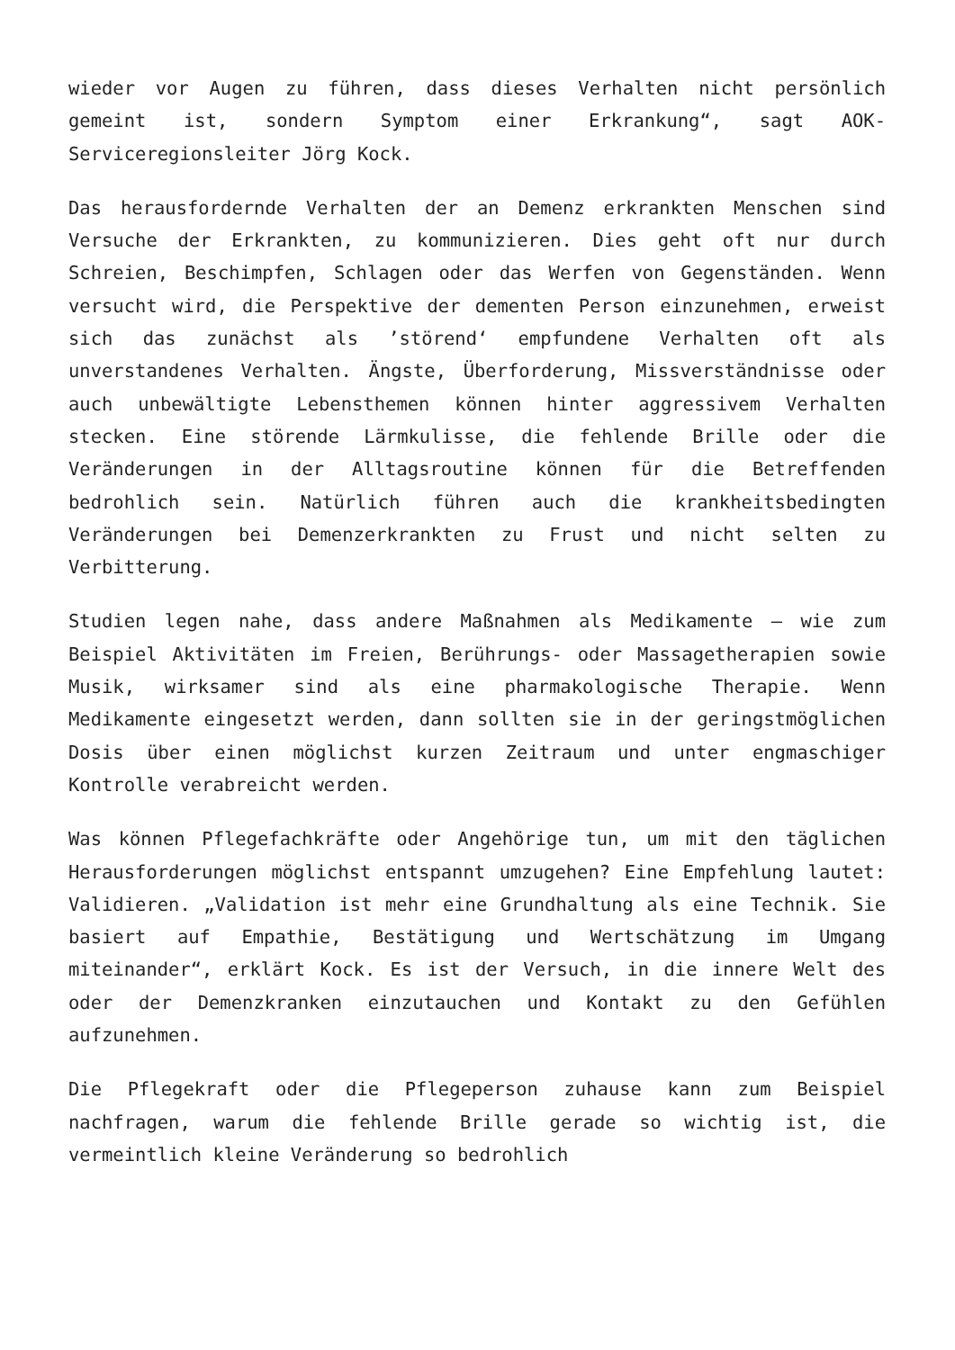wieder vor Augen zu führen, dass dieses Verhalten nicht persönlich gemeint ist, sondern Symptom einer Erkrankung“, sagt AOK-Serviceregionsleiter Jörg Kock.
Das herausfordernde Verhalten der an Demenz erkrankten Menschen sind Versuche der Erkrankten, zu kommunizieren. Dies geht oft nur durch Schreien, Beschimpfen, Schlagen oder das Werfen von Gegenständen. Wenn versucht wird, die Perspektive der dementen Person einzunehmen, erweist sich das zunächst als ’störend‘ empfundene Verhalten oft als unverstandenes Verhalten. Ängste, Überforderung, Missverständnisse oder auch unbewältigte Lebensthemen können hinter aggressivem Verhalten stecken. Eine störende Lärmkulisse, die fehlende Brille oder die Veränderungen in der Alltagsroutine können für die Betreffenden bedrohlich sein. Natürlich führen auch die krankheitsbedingten Veränderungen bei Demenzerkrankten zu Frust und nicht selten zu Verbitterung.
Studien legen nahe, dass andere Maßnahmen als Medikamente – wie zum Beispiel Aktivitäten im Freien, Berührungs- oder Massagetherapien sowie Musik, wirksamer sind als eine pharmakologische Therapie. Wenn Medikamente eingesetzt werden, dann sollten sie in der geringstmöglichen Dosis über einen möglichst kurzen Zeitraum und unter engmaschiger Kontrolle verabreicht werden.
Was können Pflegefachkräfte oder Angehörige tun, um mit den täglichen Herausforderungen möglichst entspannt umzugehen? Eine Empfehlung lautet: Validieren. „Validation ist mehr eine Grundhaltung als eine Technik. Sie basiert auf Empathie, Bestätigung und Wertschätzung im Umgang miteinander“, erklärt Kock. Es ist der Versuch, in die innere Welt des oder der Demenzkranken einzutauchen und Kontakt zu den Gefühlen aufzunehmen.
Die Pflegekraft oder die Pflegeperson zuhause kann zum Beispiel nachfragen, warum die fehlende Brille gerade so wichtig ist, die vermeintlich kleine Veränderung so bedrohlich